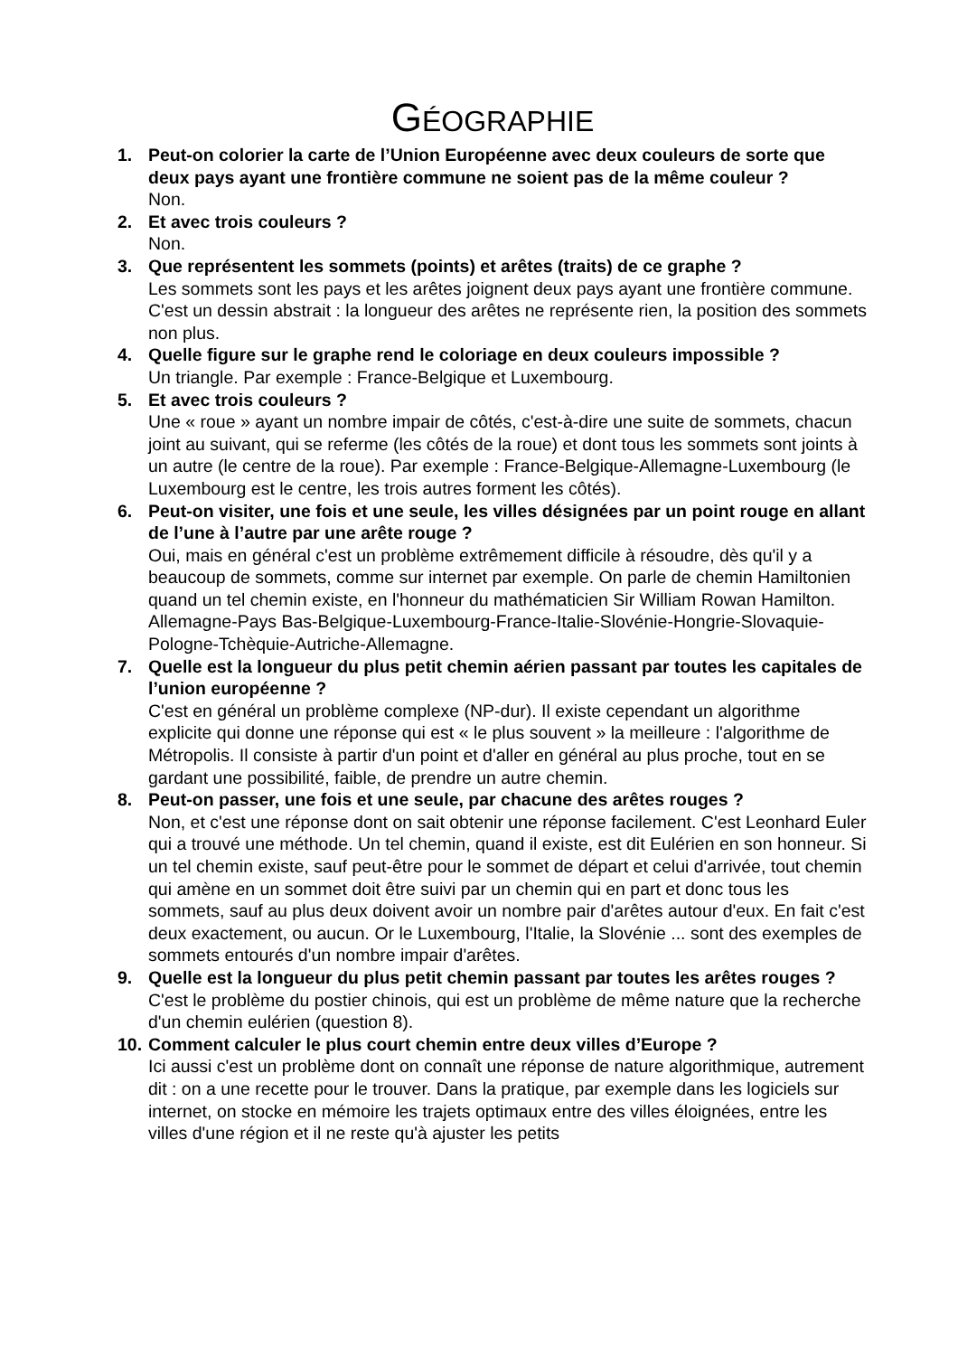GÉOGRAPHIE
1. Peut-on colorier la carte de l’Union Européenne avec deux couleurs de sorte que deux pays ayant une frontière commune ne soient pas de la même couleur ?
Non.
2. Et avec trois couleurs ?
Non.
3. Que représentent les sommets (points) et arêtes (traits) de ce graphe ?
Les sommets sont les pays et les arêtes joignent deux pays ayant une frontière commune. C'est un dessin abstrait : la longueur des arêtes ne représente rien, la position des sommets non plus.
4. Quelle figure sur le graphe rend le coloriage en deux couleurs impossible ?
Un triangle. Par exemple : France-Belgique et Luxembourg.
5. Et avec trois couleurs ?
Une « roue » ayant un nombre impair de côtés, c'est-à-dire une suite de sommets, chacun joint au suivant, qui se referme (les côtés de la roue) et dont tous les sommets sont joints à un autre (le centre de la roue). Par exemple : France-Belgique-Allemagne-Luxembourg (le Luxembourg est le centre, les trois autres forment les côtés).
6. Peut-on visiter, une fois et une seule, les villes désignées par un point rouge en allant de l’une à l’autre par une arête rouge ?
Oui, mais en général c'est un problème extrêmement difficile à résoudre, dès qu'il y a beaucoup de sommets, comme sur internet par exemple. On parle de chemin Hamiltonien quand un tel chemin existe, en l'honneur du mathématicien Sir William Rowan Hamilton.
Allemagne-Pays Bas-Belgique-Luxembourg-France-Italie-Slovénie-Hongrie-Slovaquie-Pologne-Tchèquie-Autriche-Allemagne.
7. Quelle est la longueur du plus petit chemin aérien passant par toutes les capitales de l’union européenne ?
C'est en général un problème complexe (NP-dur). Il existe cependant un algorithme explicite qui donne une réponse qui est « le plus souvent » la meilleure : l'algorithme de Métropolis. Il consiste à partir d'un point et d'aller en général au plus proche, tout en se gardant une possibilité, faible, de prendre un autre chemin.
8. Peut-on passer, une fois et une seule, par chacune des arêtes rouges ?
Non, et c'est une réponse dont on sait obtenir une réponse facilement. C'est Leonhard Euler qui a trouvé une méthode. Un tel chemin, quand il existe, est dit Eulérien en son honneur. Si un tel chemin existe, sauf peut-être pour le sommet de départ et celui d'arrivée, tout chemin qui amène en un sommet doit être suivi par un chemin qui en part et donc tous les sommets, sauf au plus deux doivent avoir un nombre pair d'arêtes autour d'eux. En fait c'est deux exactement, ou aucun. Or le Luxembourg, l'Italie, la Slovénie ... sont des exemples de sommets entourés d'un nombre impair d'arêtes.
9. Quelle est la longueur du plus petit chemin passant par toutes les arêtes rouges ?
C'est le problème du postier chinois, qui est un problème de même nature que la recherche d'un chemin eulérien (question 8).
10.
Comment calculer le plus court chemin entre deux villes d’Europe ?
Ici aussi c'est un problème dont on connaît une réponse de nature algorithmique, autrement dit : on a une recette pour le trouver. Dans la pratique, par exemple dans les logiciels sur internet, on stocke en mémoire les trajets optimaux entre des villes éloignées, entre les villes d'une région et il ne reste qu'à ajuster les petits